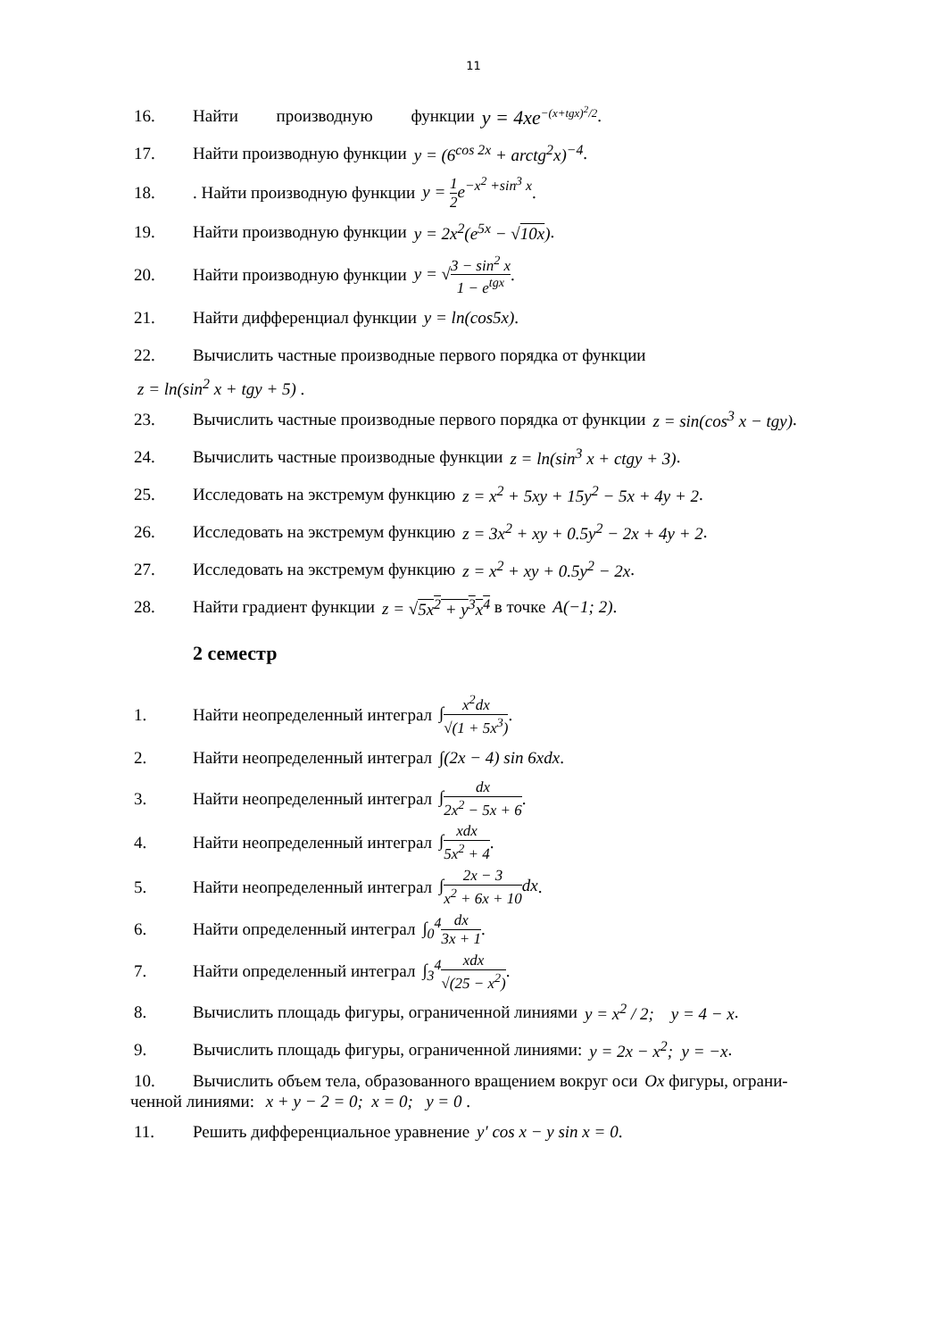11
16. Найти производную функции y = 4xe<sup>−(x+tgx)<sup>2</sup>/2</sup> .
17. Найти производную функции y = (6<sup>cos 2x</sup> + arctg<sup>2</sup>x)<sup>−4</sup> .
18.. Найти производную функции y = 1 2e<sup>−x<sup>2</sup> +sin<sup>3</sup> x</sup> .
19. Найти производную функции y = 2x<sup>2</sup>(e<sup>5x</sup> − √10x) .
20. Найти производную функции y = √3 − sin<sup>2</sup> x 1 − e<sup>tgx</sup> .
21. Найти дифференциал функции y = ln(cos5x) .
22. Вычислить частные производные первого порядка от функции
z = ln(sin<sup>2</sup> x + tgy + 5) .
23. Вычислить частные производные первого порядка от функции z = sin(cos<sup>3</sup> x − tgy) .
24. Вычислить частные производные функции z = ln(sin<sup>3</sup> x + ctgy + 3) .
25. Исследовать на экстремум функцию z = x<sup>2</sup> + 5xy + 15y<sup>2</sup> − 5x + 4y + 2 .
26. Исследовать на экстремум функцию z = 3x<sup>2</sup> + xy + 0.5y<sup>2</sup> − 2x + 4y + 2 .
27. Исследовать на экстремум функцию z = x<sup>2</sup> + xy + 0.5y<sup>2</sup> − 2x .
28. Найти градиент функции z = √5x<sup>2</sup> + y<sup>3</sup>x<sup>4</sup> в точке A(−1; 2) .
2 семестр
1. Найти неопределенный интеграл ∫x<sup>2</sup>dx √(1 + 5x<sup>3</sup>) .
2. Найти неопределенный интеграл ∫(2x − 4) sin 6xdx .
3. Найти неопределенный интеграл ∫dx 2x<sup>2</sup> − 5x + 6 .
4. Найти неопределенный интеграл ∫xdx 5x<sup>2</sup> + 4 .
5. Найти неопределенный интеграл ∫2x − 3 x<sup>2</sup> + 6x + 10dx .
6. Найти определенный интеграл ∫<sub>0</sub><sup>4</sup>dx 3x + 1 .
7. Найти определенный интеграл ∫<sub>3</sub><sup>4</sup>xdx √(25 − x<sup>2</sup>) .
8. Вычислить площадь фигуры, ограниченной линиями y = x<sup>2</sup> / 2; y = 4 − x .
9. Вычислить площадь фигуры, ограниченной линиями: y = 2x − x<sup>2</sup>; y = −x .
10. Вычислить объем тела, образованного вращением вокруг оси Ox фигуры, ограни-
ченной линиями: x + y − 2 = 0; x = 0; y = 0 .
11. Решить дифференциальное уравнение y′ cos x − y sin x = 0 .